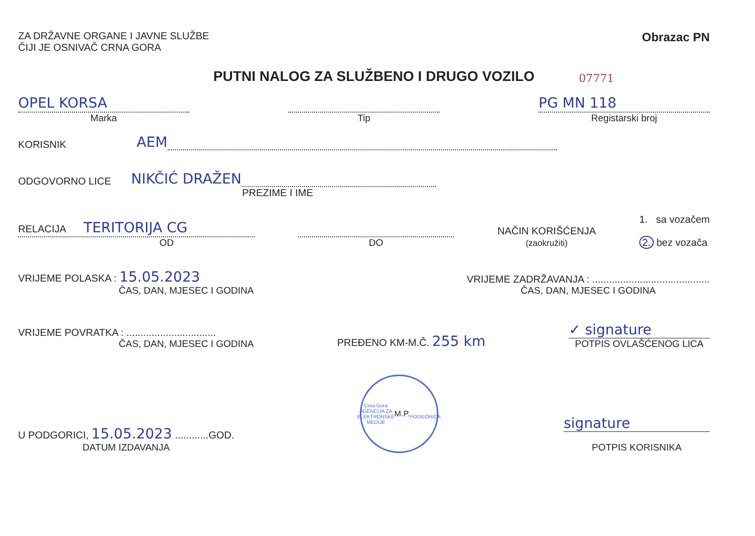ZA DRŽAVNE ORGANE I JAVNE SLUŽBE
ČIJI JE OSNIVAČ CRNA GORA
Obrazac PN
PUTNI NALOG ZA SLUŽBENO I DRUGO VOZILO
07771
OPEL KORSA
Marka
Tip
PG MN 118
Registarski broj
KORISNIK AEM
ODGOVORNO LICE NIKČIĆ DRAŽEN
PREZIME I IME
RELACIJA TERITORIJA CG
OD
DO
NAČIN KORIŠĆENJA
(zaokružiti)
1. sa vozačem
2. bez vozača
VRIJEME POLASKA : 15.05.2023
ČAS, DAN, MJESEC I GODINA
VRIJEME ZADRŽAVANJA : ..........................................
ČAS, DAN, MJESEC I GODINA
VRIJEME POVRATKA : ................................
ČAS, DAN, MJESEC I GODINA
PREĐENO KM-M.Č. 255 km
✓ signature
POTPIS OVLAŠĆENOG LICA
U PODGORICI, 15.05.2023 ............GOD.
DATUM IZDAVANJA
Crna Gora
AGENCIJA ZA ELEKTRONSKE MEDIJE
M.P.
PODGORICA
signature
POTPIS KORISNIKA